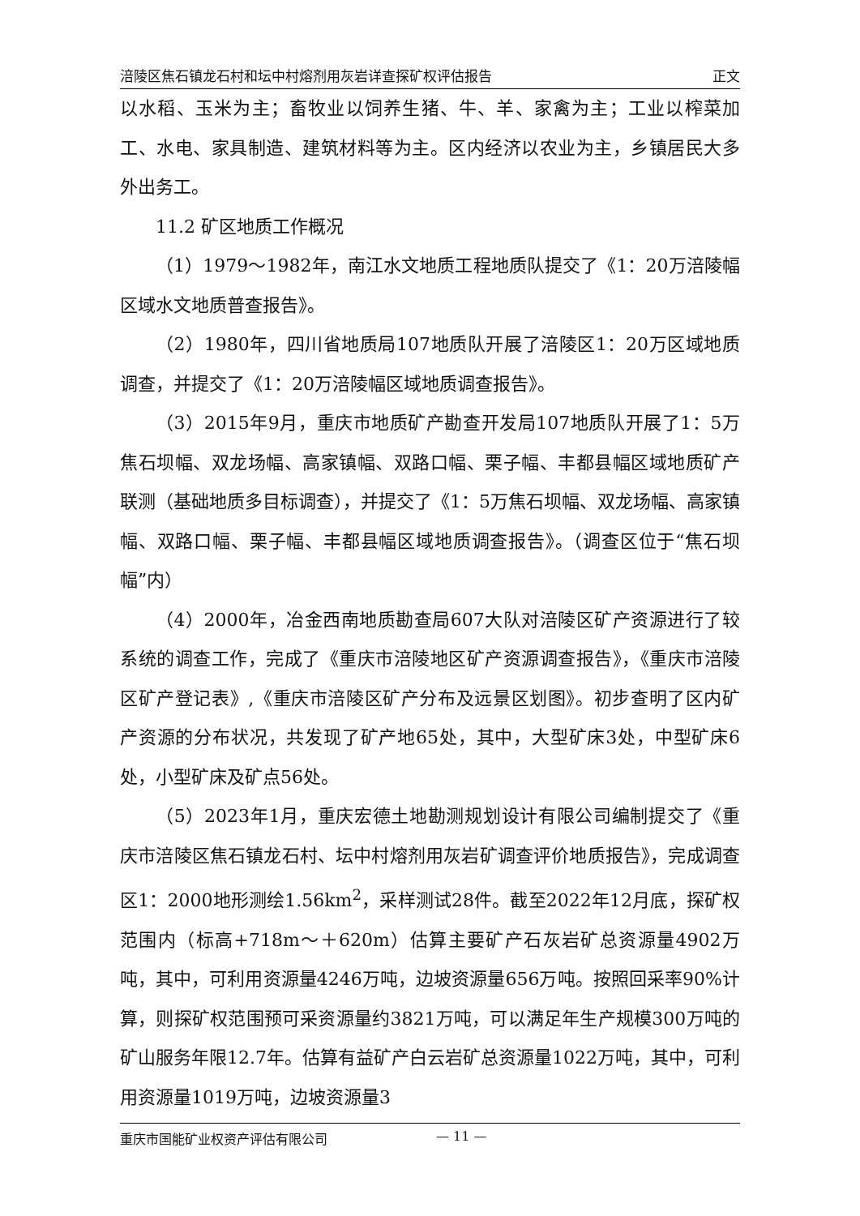涪陵区焦石镇龙石村和坛中村熔剂用灰岩详查探矿权评估报告 正文
以水稻、玉米为主；畜牧业以饲养生猪、牛、羊、家禽为主；工业以榨菜加工、水电、家具制造、建筑材料等为主。区内经济以农业为主，乡镇居民大多外出务工。
11.2 矿区地质工作概况
（1）1979～1982年，南江水文地质工程地质队提交了《1：20万涪陵幅区域水文地质普查报告》。
（2）1980年，四川省地质局107地质队开展了涪陵区1：20万区域地质调查，并提交了《1：20万涪陵幅区域地质调查报告》。
（3）2015年9月，重庆市地质矿产勘查开发局107地质队开展了1：5万焦石坝幅、双龙场幅、高家镇幅、双路口幅、栗子幅、丰都县幅区域地质矿产联测（基础地质多目标调查），并提交了《1：5万焦石坝幅、双龙场幅、高家镇幅、双路口幅、栗子幅、丰都县幅区域地质调查报告》。（调查区位于“焦石坝幅”内）
（4）2000年，冶金西南地质勘查局607大队对涪陵区矿产资源进行了较系统的调查工作，完成了《重庆市涪陵地区矿产资源调查报告》，《重庆市涪陵区矿产登记表》,《重庆市涪陵区矿产分布及远景区划图》。初步查明了区内矿产资源的分布状况，共发现了矿产地65处，其中，大型矿床3处，中型矿床6处，小型矿床及矿点56处。
（5）2023年1月，重庆宏德土地勘测规划设计有限公司编制提交了《重庆市涪陵区焦石镇龙石村、坛中村熔剂用灰岩矿调查评价地质报告》，完成调查区1：2000地形测绘1.56km<sup>2</sup>，采样测试28件。截至2022年12月底，探矿权范围内（标高+718m～＋620m）估算主要矿产石灰岩矿总资源量4902万吨，其中，可利用资源量4246万吨，边坡资源量656万吨。按照回采率90%计算，则探矿权范围预可采资源量约3821万吨，可以满足年生产规模300万吨的矿山服务年限12.7年。估算有益矿产白云岩矿总资源量1022万吨，其中，可利用资源量1019万吨，边坡资源量3
重庆市国能矿业权资产评估有限公司 — 11 —